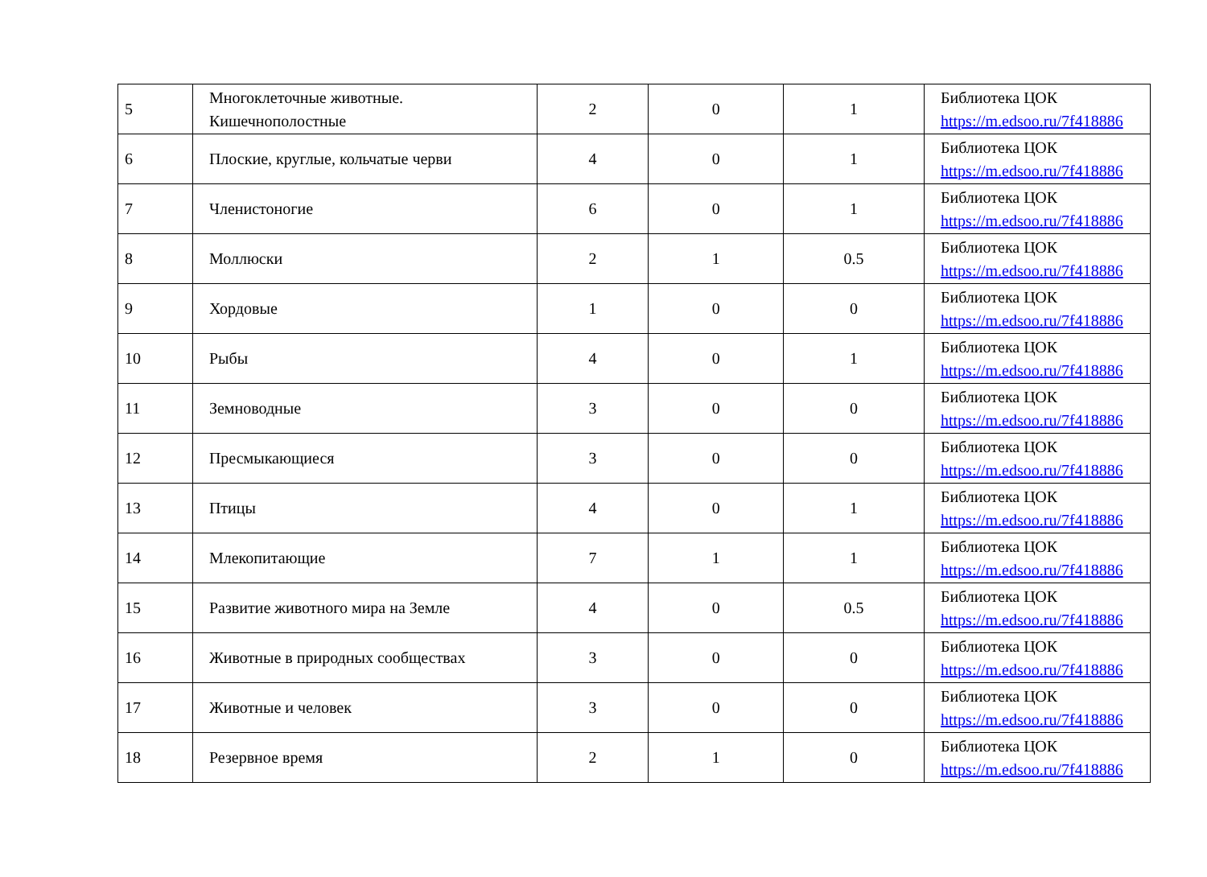| 5 | Многоклеточные животные. Кишечнополостные | 2 | 0 | 1 | Библиотека ЦОК https://m.edsoo.ru/7f418886 |
| 6 | Плоские, круглые, кольчатые черви | 4 | 0 | 1 | Библиотека ЦОК https://m.edsoo.ru/7f418886 |
| 7 | Членистоногие | 6 | 0 | 1 | Библиотека ЦОК https://m.edsoo.ru/7f418886 |
| 8 | Моллюски | 2 | 1 | 0.5 | Библиотека ЦОК https://m.edsoo.ru/7f418886 |
| 9 | Хордовые | 1 | 0 | 0 | Библиотека ЦОК https://m.edsoo.ru/7f418886 |
| 10 | Рыбы | 4 | 0 | 1 | Библиотека ЦОК https://m.edsoo.ru/7f418886 |
| 11 | Земноводные | 3 | 0 | 0 | Библиотека ЦОК https://m.edsoo.ru/7f418886 |
| 12 | Пресмыкающиеся | 3 | 0 | 0 | Библиотека ЦОК https://m.edsoo.ru/7f418886 |
| 13 | Птицы | 4 | 0 | 1 | Библиотека ЦОК https://m.edsoo.ru/7f418886 |
| 14 | Млекопитающие | 7 | 1 | 1 | Библиотека ЦОК https://m.edsoo.ru/7f418886 |
| 15 | Развитие животного мира на Земле | 4 | 0 | 0.5 | Библиотека ЦОК https://m.edsoo.ru/7f418886 |
| 16 | Животные в природных сообществах | 3 | 0 | 0 | Библиотека ЦОК https://m.edsoo.ru/7f418886 |
| 17 | Животные и человек | 3 | 0 | 0 | Библиотека ЦОК https://m.edsoo.ru/7f418886 |
| 18 | Резервное время | 2 | 1 | 0 | Библиотека ЦОК https://m.edsoo.ru/7f418886 |